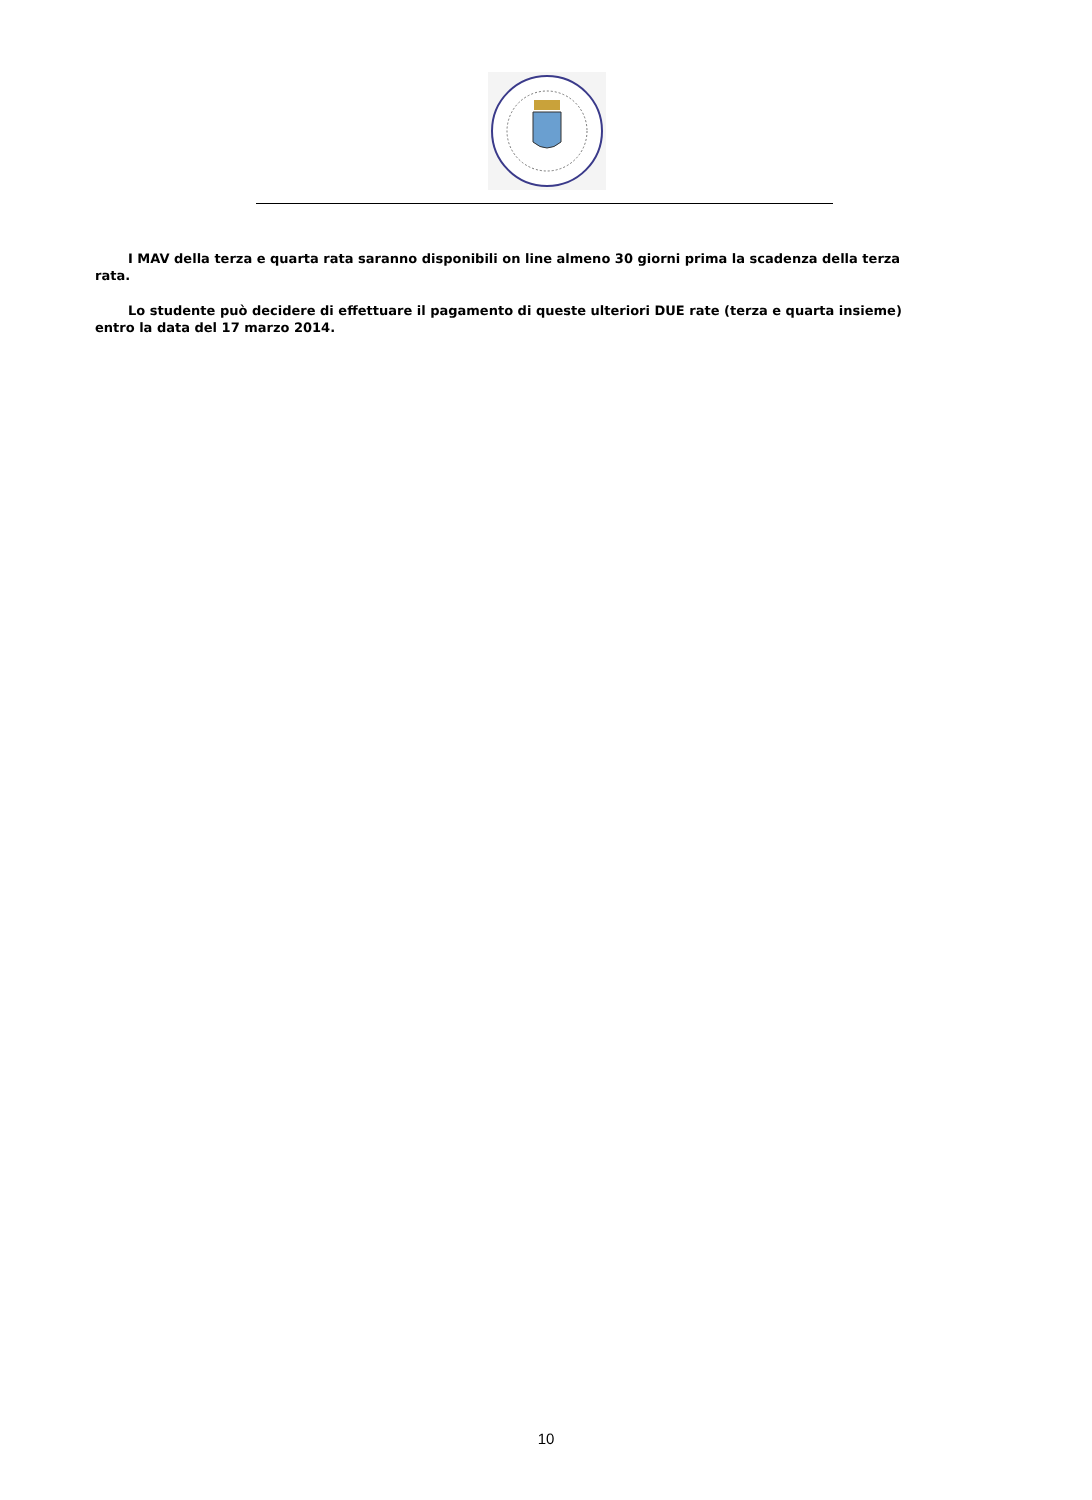I MAV della terza e quarta rata saranno disponibili on line almeno 30 giorni prima la scadenza della terza rata.
Lo studente può decidere di effettuare il pagamento di queste ulteriori DUE rate (terza e quarta insieme) entro la data del 17 marzo 2014.
10